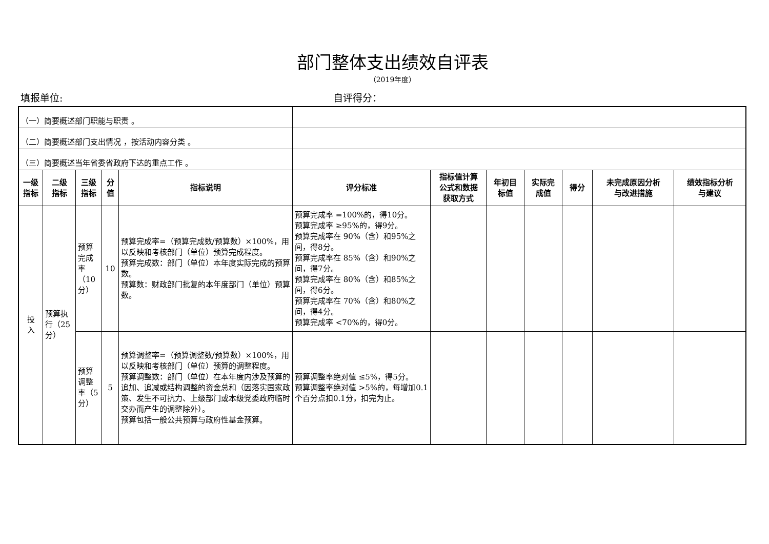部门整体支出绩效自评表
（2019年度）
填报单位: 自评得分：
| （一）简要概述部门职能与职责 。 | | | | | | | | | | | |
| （二）简要概述部门支出情况 ，按活动内容分类 。 | | | | | | | | | | | |
| （三）简要概述当年省委省政府下达的重点工作 。 | | | | | | | | | | | |
| 一级 指标 | 二级 指标 | 三级 指标 | 分 值 | 指标说明 | 评分标准 | 指标值计算 公式和数据 获取方式 | 年初目 标值 | 实际完 成值 | 得分 | 未完成原因分析 与改进措施 | 绩效指标分析 与建议 |
| 投 入 | 预算执行（25分） | 预算完成率（10分） | 10 | 预算完成率=（预算完成数/预算数）×100%，用以反映和考核部门（单位）预算完成程度。 预算完成数：部门（单位）本年度实际完成的预算数。 预算数：财政部门批复的本年度部门（单位）预算数。 | 预算完成率 =100%的，得10分。 预算完成率 ≥95%的，得9分。 预算完成率在 90%（含）和95%之间，得8分。 预算完成率在 85%（含）和90%之间，得7分。 预算完成率在 80%（含）和85%之间，得6分。 预算完成率在 70%（含）和80%之间，得4分。 预算完成率 <70%的，得0分。 | | | | | | |
| | | 预算调整率（5分） | 5 | 预算调整率=（预算调整数/预算数）×100%，用以反映和考核部门（单位）预算的调整程度。 预算调整数：部门（单位）在本年度内涉及预算的追加、追减或结构调整的资金总和（因落实国家政策、发生不可抗力、上级部门或本级党委政府临时交办而产生的调整除外）。 预算包括一般公共预算与政府性基金预算。 | 预算调整率绝对值 ≤5%，得5分。 预算调整率绝对值 >5%的，每增加0.1个百分点扣0.1分，扣完为止。 | | | | | | |